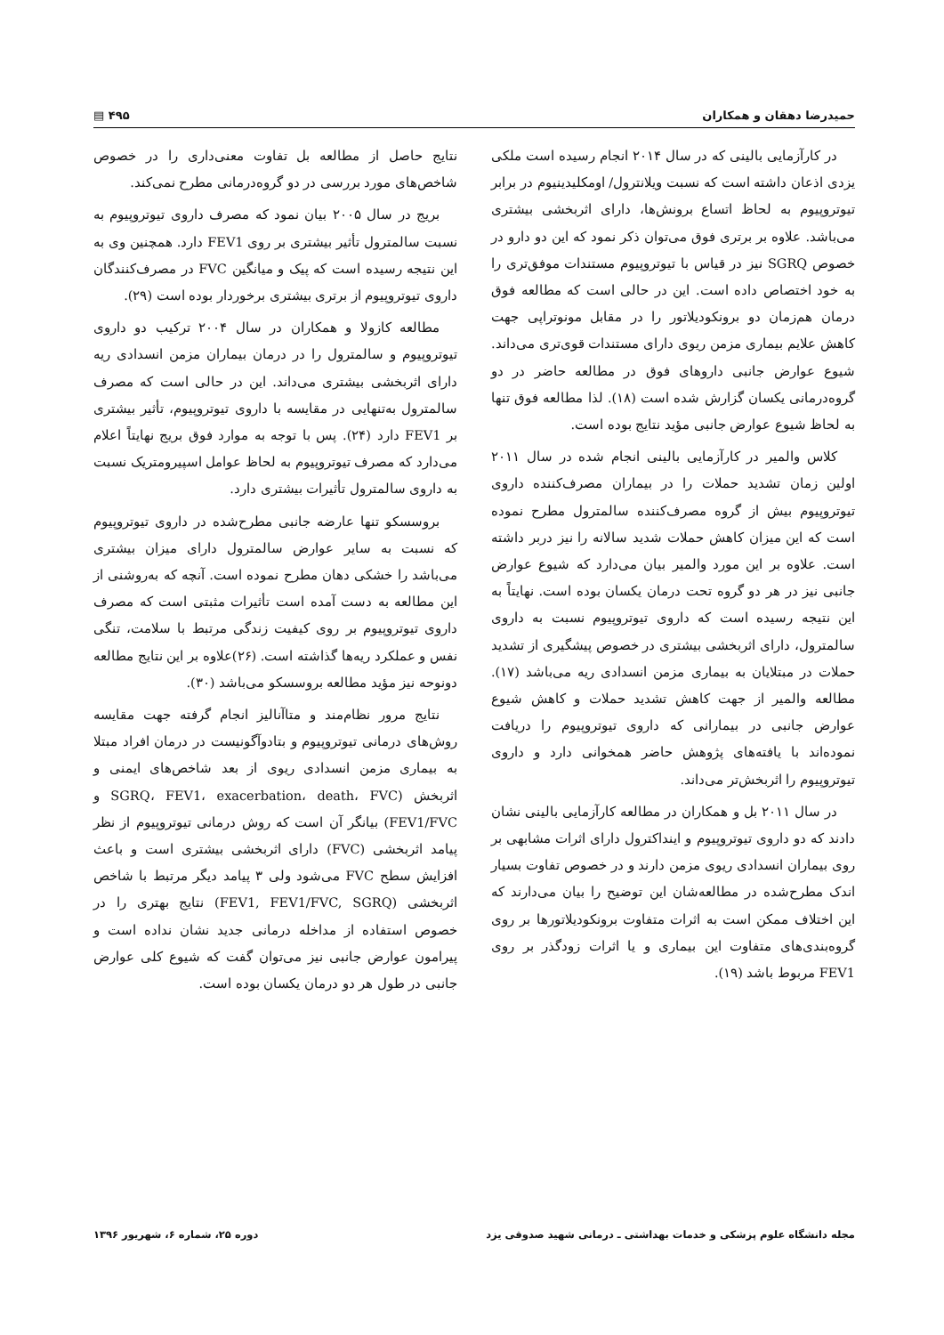حمیدرضا دهقان و همکاران ۴۹۵ ▤
در کارآزمایی بالینی که در سال ۲۰۱۴ انجام رسیده است ملکی یزدی اذعان داشته است که نسبت ویلانترول/ اومکلیدینیوم در برابر تیوتروپیوم به لحاظ اتساع برونش‌ها، دارای اثربخشی بیشتری می‌باشد. علاوه بر برتری فوق می‌توان ذکر نمود که این دو دارو در خصوص SGRQ نیز در قیاس با تیوتروپیوم مستندات موفق‌تری را به خود اختصاص داده است. این در حالی است که مطالعه فوق درمان هم‌زمان دو برونکودیلاتور را در مقابل مونوتراپی جهت کاهش علایم بیماری مزمن ریوی دارای مستندات قوی‌تری می‌داند. شیوع عوارض جانبی داروهای فوق در مطالعه حاضر در دو گروه‌درمانی یکسان گزارش شده است (۱۸). لذا مطالعه فوق تنها به لحاظ شیوع عوارض جانبی مؤید نتایج بوده است.
کلاس والمیر در کارآزمایی بالینی انجام شده در سال ۲۰۱۱ اولین زمان تشدید حملات را در بیماران مصرف‌کننده داروی تیوتروپیوم بیش از گروه مصرف‌کننده سالمترول مطرح نموده است که این میزان کاهش حملات شدید سالانه را نیز دربر داشته است. علاوه بر این مورد والمیر بیان می‌دارد که شیوع عوارض جانبی نیز در هر دو گروه تحت درمان یکسان بوده است. نهایتاً به این نتیجه رسیده است که داروی تیوتروپیوم نسبت به داروی سالمترول، دارای اثربخشی بیشتری در خصوص پیشگیری از تشدید حملات در مبتلایان به بیماری مزمن انسدادی ریه می‌باشد (۱۷). مطالعه والمیر از جهت کاهش تشدید حملات و کاهش شیوع عوارض جانبی در بیمارانی که داروی تیوتروپیوم را دریافت نموده‌اند با یافته‌های پژوهش حاضر همخوانی دارد و داروی تیوتروپیوم را اثربخش‌تر می‌داند.
در سال ۲۰۱۱ بل و همکاران در مطالعه کارآزمایی بالینی نشان دادند که دو داروی تیوتروپیوم و اینداکترول دارای اثرات مشابهی بر روی بیماران انسدادی ریوی مزمن دارند و در خصوص تفاوت بسیار اندک مطرح‌شده در مطالعه‌شان این توضیح را بیان می‌دارند که این اختلاف ممکن است به اثرات متفاوت برونکودیلاتورها بر روی گروه‌بندی‌های متفاوت این بیماری و یا اثرات زودگذر بر روی FEV1 مربوط باشد (۱۹).
نتایج حاصل از مطالعه بل تفاوت معنی‌داری را در خصوص شاخص‌های مورد بررسی در دو گروه‌درمانی مطرح نمی‌کند.
بریج در سال ۲۰۰۵ بیان نمود که مصرف داروی تیوتروپیوم به نسبت سالمترول تأثیر بیشتری بر روی FEV1 دارد. همچنین وی به این نتیجه رسیده است که پیک و میانگین FVC در مصرف‌کنندگان داروی تیوتروپیوم از برتری بیشتری برخوردار بوده است (۲۹).
مطالعه کازولا و همکاران در سال ۲۰۰۴ ترکیب دو داروی تیوتروپیوم و سالمترول را در درمان بیماران مزمن انسدادی ریه دارای اثربخشی بیشتری می‌داند. این در حالی است که مصرف سالمترول به‌تنهایی در مقایسه با داروی تیوتروپیوم، تأثیر بیشتری بر FEV1 دارد (۲۴). پس با توجه به موارد فوق بریج نهایتاً اعلام می‌دارد که مصرف تیوتروپیوم به لحاظ عوامل اسپیرومتریک نسبت به داروی سالمترول تأثیرات بیشتری دارد.
بروسسکو تنها عارضه جانبی مطرح‌شده در داروی تیوتروپیوم که نسبت به سایر عوارض سالمترول دارای میزان بیشتری می‌باشد را خشکی دهان مطرح نموده است. آنچه که به‌روشنی از این مطالعه به دست آمده است تأثیرات مثبتی است که مصرف داروی تیوتروپیوم بر روی کیفیت زندگی مرتبط با سلامت، تنگی نفس و عملکرد ریه‌ها گذاشته است. (۲۶)علاوه بر این نتایج مطالعه دونوحه نیز مؤید مطالعه بروسسکو می‌باشد (۳۰).
نتایج مرور نظام‌مند و متاآنالیز انجام گرفته جهت مقایسه روش‌های درمانی تیوتروپیوم و بتادوآگونیست در درمان افراد مبتلا به بیماری مزمن انسدادی ریوی از بعد شاخص‌های ایمنی و اثربخش (SGRQ، FEV1، exacerbation، death، FVC و FEV1/FVC) بیانگر آن است که روش درمانی تیوتروپیوم از نظر پیامد اثربخشی (FVC) دارای اثربخشی بیشتری است و باعث افزایش سطح FVC می‌شود ولی ۳ پیامد دیگر مرتبط با شاخص اثربخشی (FEV1, FEV1/FVC, SGRQ) نتایج بهتری را در خصوص استفاده از مداخله درمانی جدید نشان نداده است و پیرامون عوارض جانبی نیز می‌توان گفت که شیوع کلی عوارض جانبی در طول هر دو درمان یکسان بوده است.
مجله دانشگاه علوم پزشکی و خدمات بهداشتی ـ درمانی شهید صدوقی یزد دوره ۲۵، شماره ۶، شهریور ۱۳۹۶